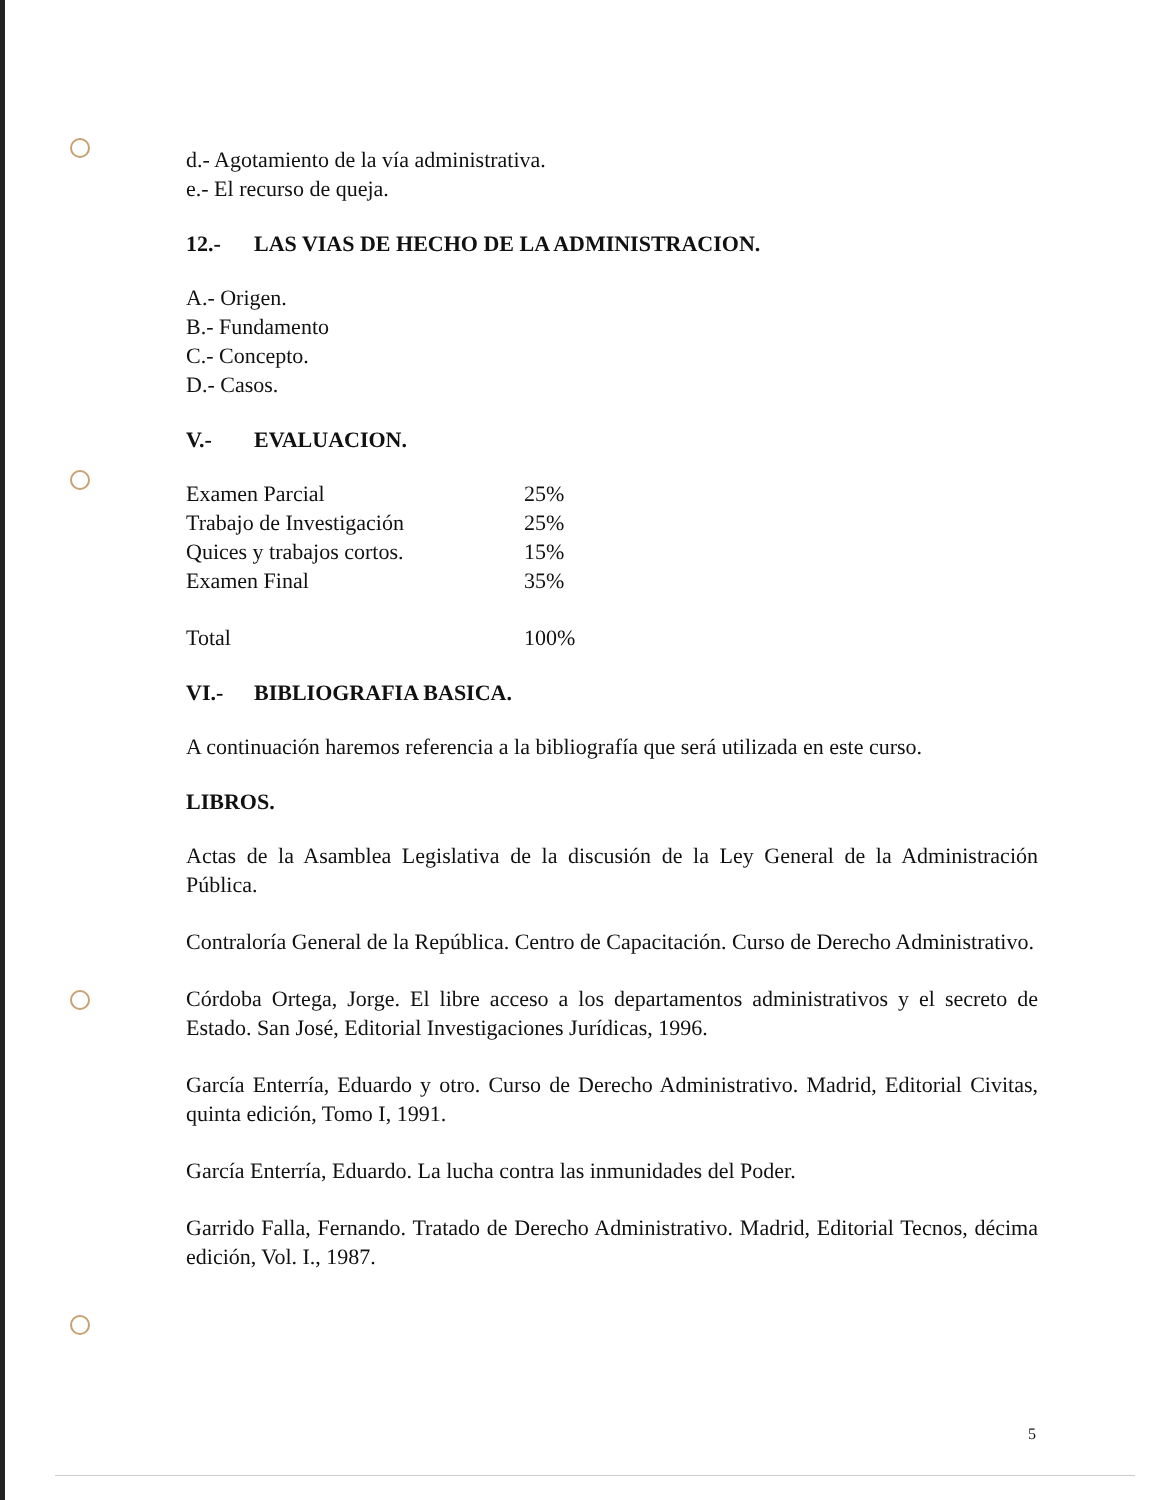d.- Agotamiento de la vía administrativa.
e.- El recurso de queja.
12.- LAS VIAS DE HECHO DE LA ADMINISTRACION.
A.- Origen.
B.- Fundamento
C.- Concepto.
D.- Casos.
V.- EVALUACION.
| Examen Parcial | 25% |
| Trabajo de Investigación | 25% |
| Quices y trabajos cortos. | 15% |
| Examen Final | 35% |
| Total | 100% |
VI.- BIBLIOGRAFIA BASICA.
A continuación haremos referencia a la bibliografía que será utilizada en este curso.
LIBROS.
Actas de la Asamblea Legislativa de la discusión de la Ley General de la Administración Pública.
Contraloría General de la República. Centro de Capacitación. Curso de Derecho Administrativo.
Córdoba Ortega, Jorge. El libre acceso a los departamentos administrativos y el secreto de Estado. San José, Editorial Investigaciones Jurídicas, 1996.
García Enterría, Eduardo y otro. Curso de Derecho Administrativo. Madrid, Editorial Civitas, quinta edición, Tomo I, 1991.
García Enterría, Eduardo. La lucha contra las inmunidades del Poder.
Garrido Falla, Fernando. Tratado de Derecho Administrativo. Madrid, Editorial Tecnos, décima edición, Vol. I., 1987.
5